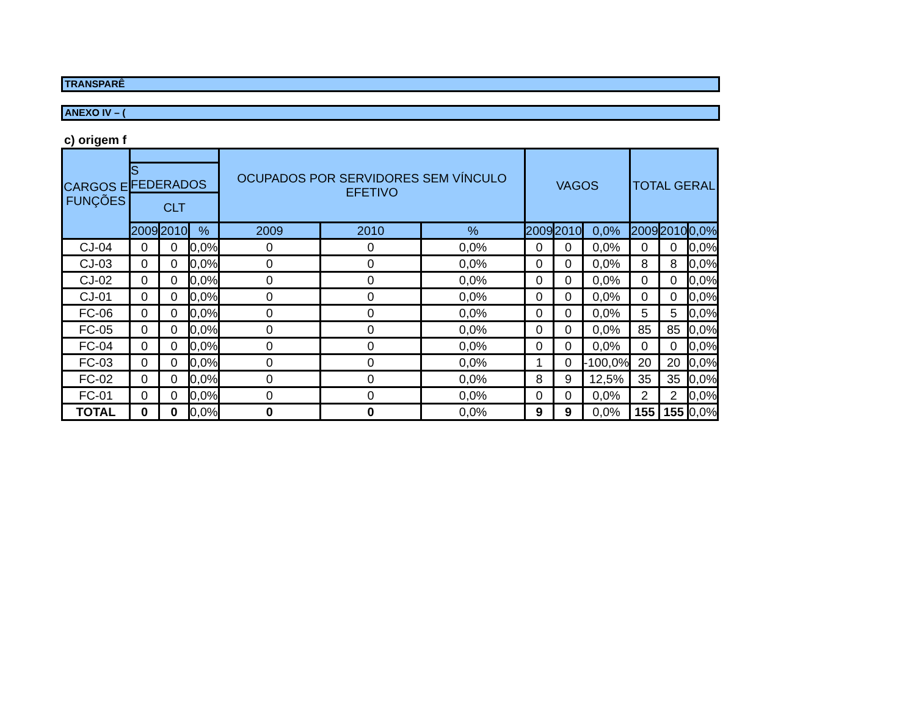TRANSPARÊ
ANEXO IV – (
c) origem f
| CARGOS E FUNÇÕES | | | | OCUPADOS POR SERVIDORES SEM VÍNCULO EFETIVO | | | VAGOS | | | TOTAL GERAL | | |
| --- | --- | --- | --- | --- | --- | --- | --- | --- | --- | --- | --- | --- |
| | S FEDERADOS | | | | | | | | | | | |
| | CLT | | | | | | | | | | | |
| | 2009 | 2010 | % | 2009 | 2010 | % | 2009 | 2010 | 0,0% | 2009 | 2010 | 0,0% |
| CJ-04 | 0 | 0 | 0,0% | 0 | 0 | 0,0% | 0 | 0 | 0,0% | 0 | 0 | 0,0% |
| CJ-03 | 0 | 0 | 0,0% | 0 | 0 | 0,0% | 0 | 0 | 0,0% | 8 | 8 | 0,0% |
| CJ-02 | 0 | 0 | 0,0% | 0 | 0 | 0,0% | 0 | 0 | 0,0% | 0 | 0 | 0,0% |
| CJ-01 | 0 | 0 | 0,0% | 0 | 0 | 0,0% | 0 | 0 | 0,0% | 0 | 0 | 0,0% |
| FC-06 | 0 | 0 | 0,0% | 0 | 0 | 0,0% | 0 | 0 | 0,0% | 5 | 5 | 0,0% |
| FC-05 | 0 | 0 | 0,0% | 0 | 0 | 0,0% | 0 | 0 | 0,0% | 85 | 85 | 0,0% |
| FC-04 | 0 | 0 | 0,0% | 0 | 0 | 0,0% | 0 | 0 | 0,0% | 0 | 0 | 0,0% |
| FC-03 | 0 | 0 | 0,0% | 0 | 0 | 0,0% | 1 | 0 | -100,0% | 20 | 20 | 0,0% |
| FC-02 | 0 | 0 | 0,0% | 0 | 0 | 0,0% | 8 | 9 | 12,5% | 35 | 35 | 0,0% |
| FC-01 | 0 | 0 | 0,0% | 0 | 0 | 0,0% | 0 | 0 | 0,0% | 2 | 2 | 0,0% |
| TOTAL | 0 | 0 | 0,0% | 0 | 0 | 0,0% | 9 | 9 | 0,0% | 155 | 155 | 0,0% |